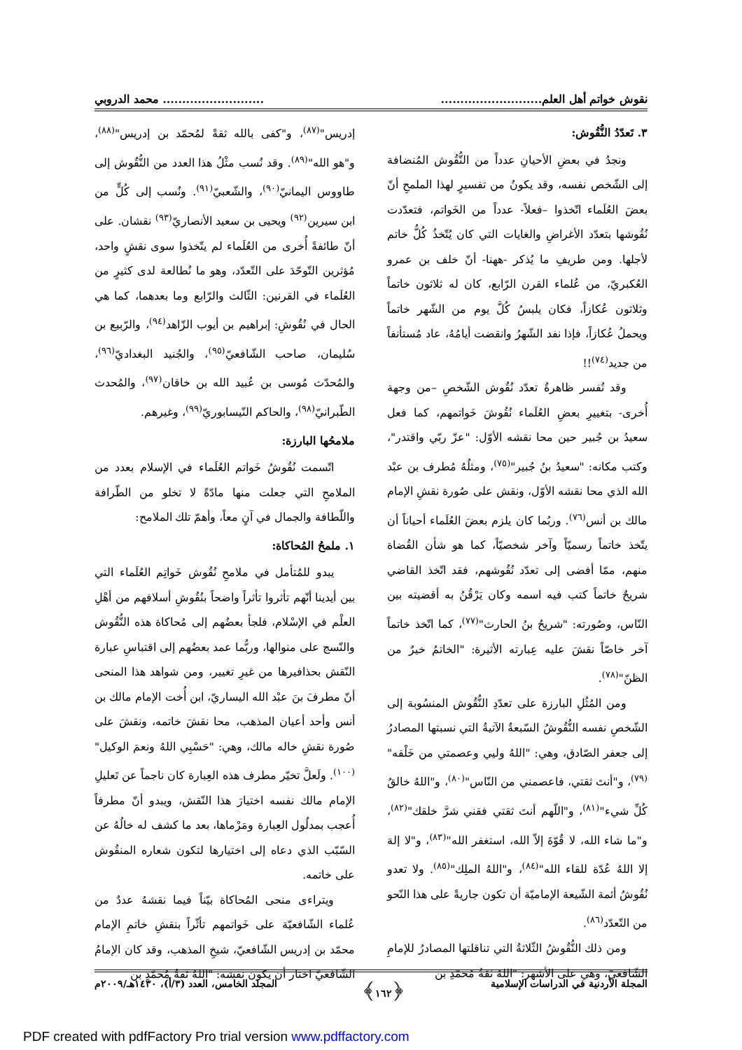نقوش خواتم أهل العلم.................................................... محمد الدروبي
٣. تَعدّدُ النُّقُوش:
ونجدُ في بعضِ الأحيانِ عدداً من النُّقُوش المُنضافة إلى الشّخص نفسه، وقد يكونُ من تفسيرٍ لهذا الملمحِ أنّ بعضَ العُلَماء اتّخذوا –فعلاً- عدداً من الخَواتم، فتعدّدت نُقُوشها بتعدّد الأغراضِ والغايات التي كان يُتّخذُ كُلُّ خاتم لأجلها. ومن طريفِ ما يُذكر -ههنا- أنّ خلف بن عمرو العُكبريّ، من عُلماء القرن الرّابع، كان له ثلاثون خاتماً وثلاثون عُكازاً، فكان يلبسُ كُلَّ يوم من الشّهر خاتماً ويحملُ عُكازاً، فإذا نفد الشّهرُ وانقضت أيامُهُ، عاد مُستأنفاً من جديد<sup>(٧٤)</sup>!!
وقد تُفسر ظاهرةُ تعدّد نُقُوش الشّخصِ –من وجهة أُخرى- بتغييرِ بعضِ العُلَماء نُقُوشَ خَواتمهم، كما فعل سعيدُ بن جُبير حين محا نقشه الأوّل: "عزّ ربّي واقتدر"، وكتب مكانه: "سعيدُ بنُ جُبير"<sup>(٧٥)</sup>، ومثلُهُ مُطرف بن عبْد الله الذي محا نقشه الأوّل، ونقش على صُورة نقشِ الإمام مالك بن أنس<sup>(٧٦)</sup>. وربُما كان يلزم بعضَ العُلَماء أحياناً أن يتّخذ خاتماً رسميّاً وآخر شخصيّاً، كما هو شأن القُضاة منهم، ممّا أفضى إلى تعدّد نُقُوشهم، فقد اتّخذ القاضي شريحٌ خاتماً كتب فيه اسمه وكان يَرْقُنُ به أقضيته بين النّاس، وصُورته: "شريحُ بنُ الحارث"<sup>(٧٧)</sup>، كما اتّخذ خاتماً آخر خاصّاً نقشَ عليه عِبارته الأثيرة: "الخاتمُ خيرٌ من الظنّ"<sup>(٧٨)</sup>.
ومن المُثُلِ البارزة على تعدّدِ النُّقُوش المنسُوبة إلى الشّخصِ نفسه النُّقُوشُ السّبعةُ الآتيةُ التي نسبتها المصادرُ إلى جعفر الصّادق، وهي: "اللهُ وليي وعصمتي من خَلْقه"<sup>(٧٩)</sup>، و"أنتَ ثقتي، فاعصمني من النّاس"<sup>(٨٠)</sup>، و"اللهُ خالقُ كُلِّ شيء"<sup>(٨١)</sup>، و"اللّهم أنتَ ثقتي فقني شرَّ خلقك"<sup>(٨٢)</sup>، و"ما شاء الله، لا قُوّةَ إلاّ الله، استغفر الله"<sup>(٨٣)</sup>، و"لا إلهَ إلا اللهُ عُدّة للقاء الله"<sup>(٨٤)</sup>، و"اللهُ الملِك"<sup>(٨٥)</sup>. ولا تعدو نُقُوشُ أئمة الشّيعة الإماميّة أن تكون جاريةً على هذا النّحو من التّعدّد<sup>(٨٦)</sup>.
ومن ذلك النُّقُوشُ الثّلاثةُ التي تناقلتها المصادرُ للإمامِ الشّافعيّ، وهي على الأشهر: "اللهُ ثقةُ مُحمّدِ بن
إدريس"<sup>(٨٧)</sup>، و"كفى بالله ثقةً لمُحمّد بن إدريس"<sup>(٨٨)</sup>، و"هو الله"<sup>(٨٩)</sup>. وقد نُسب مثْلُ هذا العدد من النُّقُوش إلى طاووس اليمانيّ<sup>(٩٠)</sup>، والشّعبيّ<sup>(٩١)</sup>. ونُسب إلى كُلٍّ من ابن سيرين<sup>(٩٢)</sup> ويحيى بن سعيد الأنصاريّ<sup>(٩٣)</sup> نقشان. على أنّ طائفةً أُخرى من العُلَماء لم يتّخذوا سوى نقشٍ واحد، مُؤثرين التّوحّدَ على التّعدّد، وهو ما نُطالعة لدى كثيرٍ من العُلَماء في القرنين: الثّالث والرّابع وما بعدهما، كما هي الحال في نُقُوشِ: إبراهيم بن أيوب الزّاهد<sup>(٩٤)</sup>، والرّبيع بن سُليمان، صاحب الشّافعيّ<sup>(٩٥)</sup>، والجُنيد البغداديّ<sup>(٩٦)</sup>، والمُحدّث مُوسى بن عُبيد الله بن خاقان<sup>(٩٧)</sup>، والمُحدث الطّبرانيّ<sup>(٩٨)</sup>، والحاكم النّيسابوريّ<sup>(٩٩)</sup>، وغيرهم.
ملامحُها البارزة:
اتّسمت نُقُوشُ خَواتم العُلَماء في الإسلام بعدد من الملامحِ التي جعلت منها مادّةً لا تخلو من الطّرافة واللّطافة والجمال في آنٍ معاً، وأهمّ تلك الملامح:
١. ملمحُ المُحاكاة:
يبدو للمُتأمل في ملامحِ نُقُوش خَواتِم العُلَماء التي بين أيدينا أنّهم تأثروا تأثراً واضحاً بنُقُوشِ أسلافهم من أهْلِ العلْم في الإسْلام، فلجأ بعضُهم إلى مُحاكاة هذه النُّقُوش والنّسج على منوالها، وربُّما عمد بعضُهم إلى اقتباسِ عبارة النّقش بحذافيرها من غيرِ تغيير، ومن شواهد هذا المنحى أنّ مطرفَ بنَ عبْد الله اليساريّ، ابن أُخت الإمام مالك بن أنس وأحد أعيان المذهب، محا نقشَ خاتمه، ونقشَ على صُورة نقشِ خاله مالك، وهي: "حَسْبِي اللهُ ونعمَ الوكيل"<sup>(١٠٠)</sup>. ولَعلَّ تخيّر مطرف هذه العِبارة كان ناجماً عن تَعليلِ الإمام مالك نفسه اختيارَ هذا النّقش، ويبدو أنّ مطرفاً أُعجب بمدلُول العِبارة ومَرْماها، بعد ما كشف له خالُهُ عن السّبّب الذي دعاه إلى اختيارها لتكون شعاره المنقُوش على خاتمه.
ويتراءى منحى المُحاكاة بيّناً فيما نقشهُ عددٌ من عُلماء الشّافعيّة على خَواتمهم تأثّراً بنقشِ خاتمِ الإمام محمّد بن إدريس الشّافعيّ، شيخِ المذهب، وقد كان الإمامُ الشّافعيّ اختار أن يكون نقشه: "اللهُ ثقةُ مُحمّدِ بن
المجلة الأردنية في الدراسات الإسلامية ﴿١٦٢﴾ المجلد الخامس، العدد (٣/أ)، ١٤٣٠هـ/٢٠٠٩م
PDF created with pdfFactory Pro trial version www.pdffactory.com